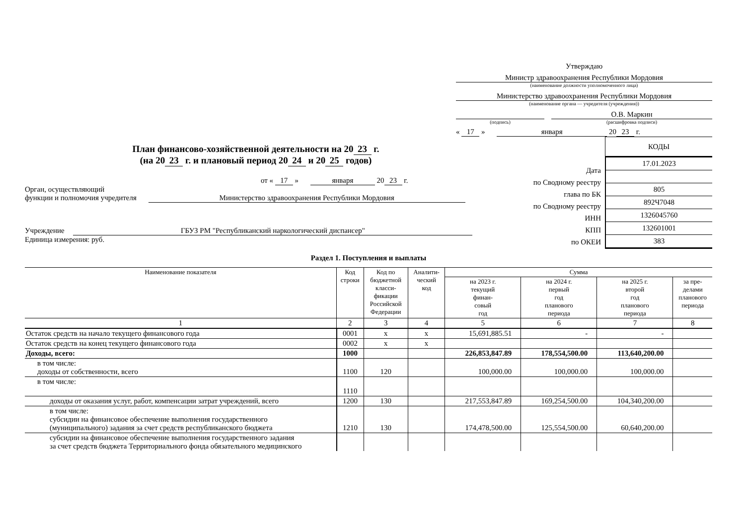Утверждаю
Министр здравоохранения Республики Мордовия
(наименование должности уполномоченного лица)
Министерство здравоохранения Республики Мордовия
(наименование органа — учредителя (учреждения))
(подпись)
О.В. Маркин
(расшифровка подписи)
« 17 » января 20 23 г.
План финансово-хозяйственной деятельности на 20 23 г.
(на 20 23 г. и плановый период 20 24 и 20 25 годов)
от « 17 » января 20 23 г.
Орган, осуществляющий
функции и полномочия учредителя Министерство здравоохранения Республики Мордовия
Учреждение ГБУЗ РМ "Республиканский наркологический диспансер"
Единица измерения: руб.
КОДЫ
| 17.01.2023 |
| 805 |
| 892Ч7048 |
| 1326045760 |
| 132601001 |
| 383 |
Дата
по Сводному реестру
глава по БК
по Сводному реестру
ИНН
КПП
по ОКЕИ
Раздел 1. Поступления и выплаты
| Наименование показателя | Код строки | Код по бюджетной класси- фикации Российской Федерации | Аналити- ческий код | Сумма | | | |
| --- | --- | --- | --- | --- | --- | --- | --- |
| | | | | на 2023 г. текущий финан- совый год | на 2024 г. первый год планового периода | на 2025 г. второй год планового периода | за пре- делами планового периода |
| 1 | 2 | 3 | 4 | 5 | 6 | 7 | 8 |
| Остаток средств на начало текущего финансового года | 0001 | x | x | 15,691,885.51 | - | - | |
| Остаток средств на конец текущего финансового года | 0002 | x | x | | | | |
| Доходы, всего: | 1000 | | | 226,853,847.89 | 178,554,500.00 | 113,640,200.00 | |
| в том числе: доходы от собственности, всего | 1100 | 120 | | 100,000.00 | 100,000.00 | 100,000.00 | |
| в том числе: | 1110 | | | | | | |
| доходы от оказания услуг, работ, компенсации затрат учреждений, всего | 1200 | 130 | | 217,553,847.89 | 169,254,500.00 | 104,340,200.00 | |
| в том числе: субсидии на финансовое обеспечение выполнения государственного (муниципального) задания за счет средств республиканского бюджета | 1210 | 130 | | 174,478,500.00 | 125,554,500.00 | 60,640,200.00 | |
| субсидии на финансовое обеспечение выполнения государственного задания за счет средств бюджета Территориального фонда обязательного медицинского | | | | | | | |